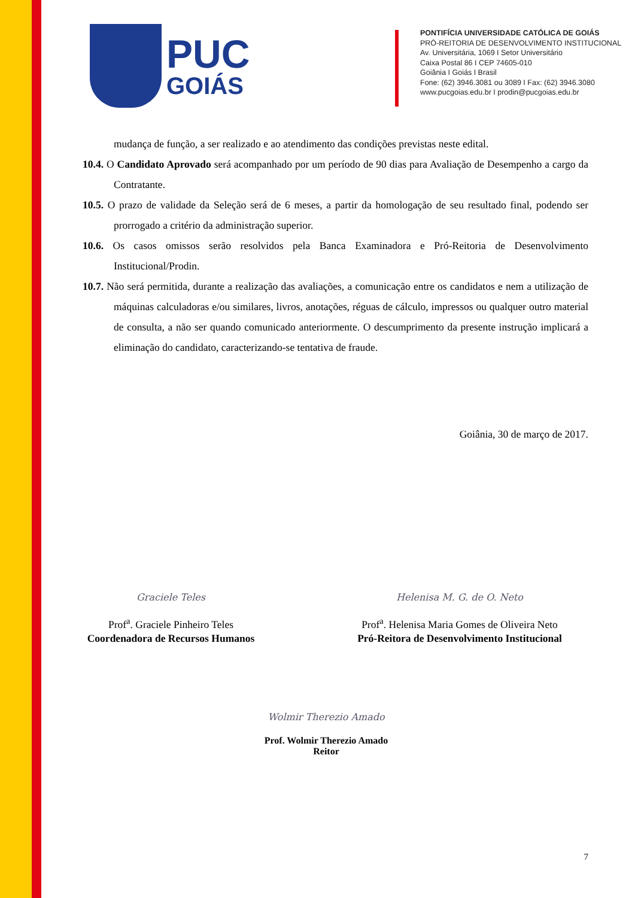PUC
GOIÁS
PONTIFÍCIA UNIVERSIDADE CATÓLICA DE GOIÁS
PRÓ-REITORIA DE DESENVOLVIMENTO INSTITUCIONAL
Av. Universitária, 1069 I Setor Universitário
Caixa Postal 86 I CEP 74605-010
Goiânia I Goiás I Brasil
Fone: (62) 3946.3081 ou 3089 I Fax: (62) 3946.3080
www.pucgoias.edu.br I prodin@pucgoias.edu.br
mudança de função, a ser realizado e ao atendimento das condições previstas neste edital.
10.4. O Candidato Aprovado será acompanhado por um período de 90 dias para Avaliação de Desempenho a cargo da Contratante.
10.5. O prazo de validade da Seleção será de 6 meses, a partir da homologação de seu resultado final, podendo ser prorrogado a critério da administração superior.
10.6. Os casos omissos serão resolvidos pela Banca Examinadora e Pró-Reitoria de Desenvolvimento Institucional/Prodin.
10.7. Não será permitida, durante a realização das avaliações, a comunicação entre os candidatos e nem a utilização de máquinas calculadoras e/ou similares, livros, anotações, réguas de cálculo, impressos ou qualquer outro material de consulta, a não ser quando comunicado anteriormente. O descumprimento da presente instrução implicará a eliminação do candidato, caracterizando-se tentativa de fraude.
Goiânia, 30 de março de 2017.
Graciele Teles
Prof<sup>a</sup>. Graciele Pinheiro Teles
Coordenadora de Recursos Humanos
Helenisa M. G. de O. Neto
Prof<sup>a</sup>. Helenisa Maria Gomes de Oliveira Neto
Pró-Reitora de Desenvolvimento Institucional
Wolmir Therezio Amado
Prof. Wolmir Therezio Amado
Reitor
7